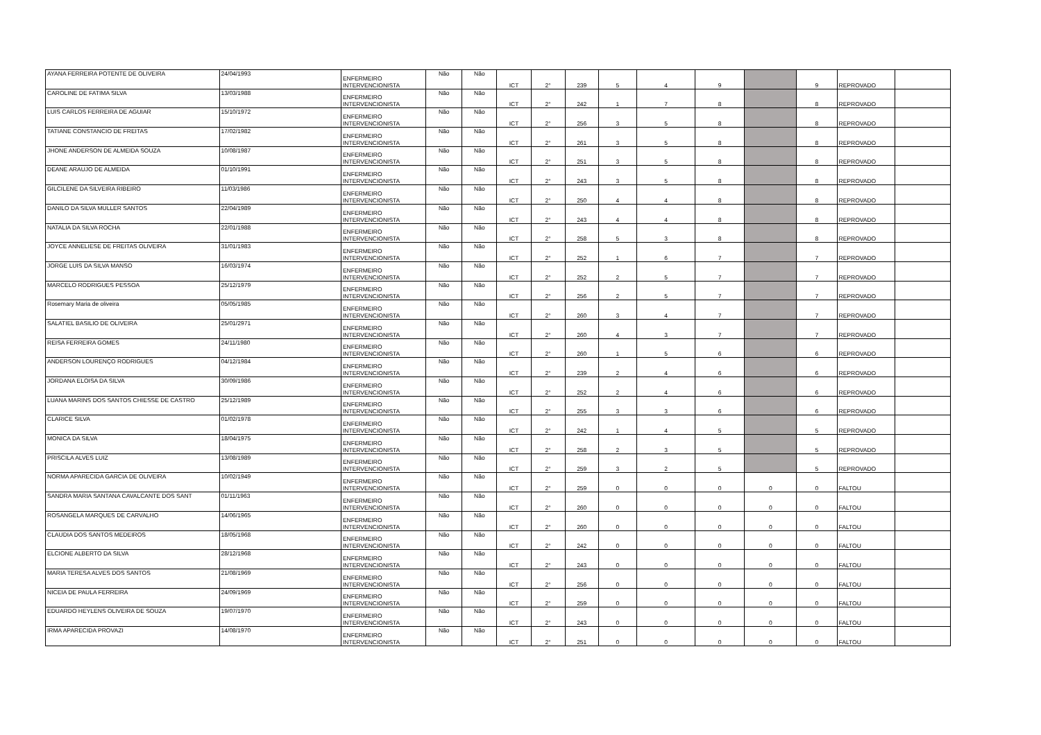| AYANA FERREIRA POTENTE DE OLIVEIRA | 24/04/1993 | ENFERMEIRO INTERVENCIONISTA | Não | Não | ICT | 2° | 239 | 5 | 4 | 9 | | 9 | REPROVADO | |
| CAROLINE DE FATIMA SILVA | 13/03/1988 | ENFERMEIRO INTERVENCIONISTA | Não | Não | ICT | 2° | 242 | 1 | 7 | 8 | | 8 | REPROVADO | |
| LUIS CARLOS FERREIRA DE AGUIAR | 15/10/1972 | ENFERMEIRO INTERVENCIONISTA | Não | Não | ICT | 2° | 256 | 3 | 5 | 8 | | 8 | REPROVADO | |
| TATIANE CONSTANCIO DE FREITAS | 17/02/1982 | ENFERMEIRO INTERVENCIONISTA | Não | Não | ICT | 2° | 261 | 3 | 5 | 8 | | 8 | REPROVADO | |
| JHONE ANDERSON DE ALMEIDA SOUZA | 10/08/1987 | ENFERMEIRO INTERVENCIONISTA | Não | Não | ICT | 2° | 251 | 3 | 5 | 8 | | 8 | REPROVADO | |
| DEANE ARAUJO DE ALMEIDA | 01/10/1991 | ENFERMEIRO INTERVENCIONISTA | Não | Não | ICT | 2° | 243 | 3 | 5 | 8 | | 8 | REPROVADO | |
| GILCILENE DA SILVEIRA RIBEIRO | 11/03/1986 | ENFERMEIRO INTERVENCIONISTA | Não | Não | ICT | 2° | 250 | 4 | 4 | 8 | | 8 | REPROVADO | |
| DANILO DA SILVA MULLER SANTOS | 22/04/1989 | ENFERMEIRO INTERVENCIONISTA | Não | Não | ICT | 2° | 243 | 4 | 4 | 8 | | 8 | REPROVADO | |
| NATALIA DA SILVA ROCHA | 22/01/1988 | ENFERMEIRO INTERVENCIONISTA | Não | Não | ICT | 2° | 258 | 5 | 3 | 8 | | 8 | REPROVADO | |
| JOYCE ANNELIESE DE FREITAS OLIVEIRA | 31/01/1983 | ENFERMEIRO INTERVENCIONISTA | Não | Não | ICT | 2° | 252 | 1 | 6 | 7 | | 7 | REPROVADO | |
| JORGE LUIS DA SILVA MANSO | 16/03/1974 | ENFERMEIRO INTERVENCIONISTA | Não | Não | ICT | 2° | 252 | 2 | 5 | 7 | | 7 | REPROVADO | |
| MARCELO RODRIGUES PESSOA | 25/12/1979 | ENFERMEIRO INTERVENCIONISTA | Não | Não | ICT | 2° | 256 | 2 | 5 | 7 | | 7 | REPROVADO | |
| Rosemary Maria de oliveira | 05/05/1985 | ENFERMEIRO INTERVENCIONISTA | Não | Não | ICT | 2° | 260 | 3 | 4 | 7 | | 7 | REPROVADO | |
| SALATIEL BASILIO DE OLIVEIRA | 25/01/2971 | ENFERMEIRO INTERVENCIONISTA | Não | Não | ICT | 2° | 260 | 4 | 3 | 7 | | 7 | REPROVADO | |
| REISA FERREIRA GOMES | 24/11/1980 | ENFERMEIRO INTERVENCIONISTA | Não | Não | ICT | 2° | 260 | 1 | 5 | 6 | | 6 | REPROVADO | |
| ANDERSON LOURENÇO RODRIGUES | 04/12/1984 | ENFERMEIRO INTERVENCIONISTA | Não | Não | ICT | 2° | 239 | 2 | 4 | 6 | | 6 | REPROVADO | |
| JORDANA ELOISA DA SILVA | 30/09/1986 | ENFERMEIRO INTERVENCIONISTA | Não | Não | ICT | 2° | 252 | 2 | 4 | 6 | | 6 | REPROVADO | |
| LUANA MARINS DOS SANTOS CHIESSE DE CASTRO | 25/12/1989 | ENFERMEIRO INTERVENCIONISTA | Não | Não | ICT | 2° | 255 | 3 | 3 | 6 | | 6 | REPROVADO | |
| CLARICE SILVA | 01/02/1978 | ENFERMEIRO INTERVENCIONISTA | Não | Não | ICT | 2° | 242 | 1 | 4 | 5 | | 5 | REPROVADO | |
| MONICA DA SILVA | 18/04/1975 | ENFERMEIRO INTERVENCIONISTA | Não | Não | ICT | 2° | 258 | 2 | 3 | 5 | | 5 | REPROVADO | |
| PRISCILA ALVES LUIZ | 13/08/1989 | ENFERMEIRO INTERVENCIONISTA | Não | Não | ICT | 2° | 259 | 3 | 2 | 5 | | 5 | REPROVADO | |
| NORMA APARECIDA GARCIA DE OLIVEIRA | 10/02/1949 | ENFERMEIRO INTERVENCIONISTA | Não | Não | ICT | 2° | 259 | 0 | 0 | 0 | 0 | 0 | FALTOU | |
| SANDRA MARIA SANTANA CAVALCANTE DOS SANT | 01/11/1963 | ENFERMEIRO INTERVENCIONISTA | Não | Não | ICT | 2° | 260 | 0 | 0 | 0 | 0 | 0 | FALTOU | |
| ROSANGELA MARQUES DE CARVALHO | 14/06/1965 | ENFERMEIRO INTERVENCIONISTA | Não | Não | ICT | 2° | 260 | 0 | 0 | 0 | 0 | 0 | FALTOU | |
| CLAUDIA DOS SANTOS MEDEIROS | 18/05/1968 | ENFERMEIRO INTERVENCIONISTA | Não | Não | ICT | 2° | 242 | 0 | 0 | 0 | 0 | 0 | FALTOU | |
| ELCIONE ALBERTO DA SILVA | 28/12/1968 | ENFERMEIRO INTERVENCIONISTA | Não | Não | ICT | 2° | 243 | 0 | 0 | 0 | 0 | 0 | FALTOU | |
| MARIA TERESA ALVES DOS SANTOS | 21/08/1969 | ENFERMEIRO INTERVENCIONISTA | Não | Não | ICT | 2° | 256 | 0 | 0 | 0 | 0 | 0 | FALTOU | |
| NICEIA DE PAULA FERREIRA | 24/09/1969 | ENFERMEIRO INTERVENCIONISTA | Não | Não | ICT | 2° | 259 | 0 | 0 | 0 | 0 | 0 | FALTOU | |
| EDUARDO HEYLENS OLIVEIRA DE SOUZA | 19/07/1970 | ENFERMEIRO INTERVENCIONISTA | Não | Não | ICT | 2° | 243 | 0 | 0 | 0 | 0 | 0 | FALTOU | |
| IRMA APARECIDA PROVAZI | 14/08/1970 | ENFERMEIRO INTERVENCIONISTA | Não | Não | ICT | 2° | 251 | 0 | 0 | 0 | 0 | 0 | FALTOU | |